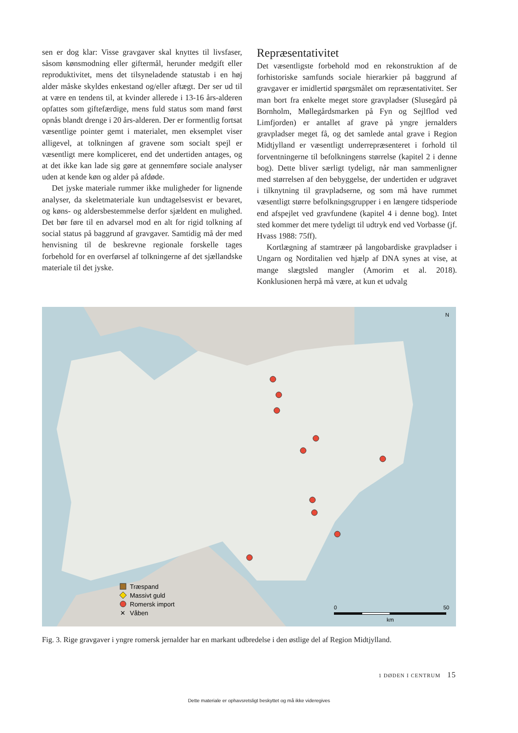sen er dog klar: Visse gravgaver skal knyttes til livsfaser, såsom kønsmodning eller giftermål, herunder medgift eller reproduktivitet, mens det tilsyneladende statustab i en høj alder måske skyldes enkestand og/eller aftægt. Der ser ud til at være en tendens til, at kvinder allerede i 13-16 års-alderen opfattes som giftefærdige, mens fuld status som mand først opnås blandt drenge i 20 års-alderen. Der er formentlig fortsat væsentlige pointer gemt i materialet, men eksemplet viser alligevel, at tolkningen af gravene som socialt spejl er væsentligt mere kompliceret, end det undertiden antages, og at det ikke kan lade sig gøre at gennemføre sociale analyser uden at kende køn og alder på afdøde.
Det jyske materiale rummer ikke muligheder for lignende analyser, da skeletmateriale kun undtagelsesvist er bevaret, og køns- og aldersbestemmelse derfor sjældent en mulighed. Det bør føre til en advarsel mod en alt for rigid tolkning af social status på baggrund af gravgaver. Samtidig må der med henvisning til de beskrevne regionale forskelle tages forbehold for en overførsel af tolkningerne af det sjællandske materiale til det jyske.
Repræsentativitet
Det væsentligste forbehold mod en rekonstruktion af de forhistoriske samfunds sociale hierarkier på baggrund af gravgaver er imidlertid spørgsmålet om repræsentativitet. Ser man bort fra enkelte meget store gravpladser (Slusegård på Bornholm, Møllegårdsmarken på Fyn og Sejlflod ved Limfjorden) er antallet af grave på yngre jernalders gravpladser meget få, og det samlede antal grave i Region Midtjylland er væsentligt underrepræsenteret i forhold til forventningerne til befolkningens størrelse (kapitel 2 i denne bog). Dette bliver særligt tydeligt, når man sammenligner med størrelsen af den bebyggelse, der undertiden er udgravet i tilknytning til gravpladserne, og som må have rummet væsentligt større befolkningsgrupper i en længere tidsperiode end afspejlet ved gravfundene (kapitel 4 i denne bog). Intet sted kommer det mere tydeligt til udtryk end ved Vorbasse (jf. Hvass 1988: 75ff).
Kortlægning af stamtræer på langobardiske gravpladser i Ungarn og Norditalien ved hjælp af DNA synes at vise, at mange slægtsled mangler (Amorim et al. 2018). Konklusionen herpå må være, at kun et udvalg
N
Træspand
Massivt guld
Romersk import
✕
Våben
0
50
km
Fig. 3. Rige gravgaver i yngre romersk jernalder har en markant udbredelse i den østlige del af Region Midtjylland.
1 DØDEN I CENTRUM 15
Dette materiale er ophavsretsligt beskyttet og må ikke videregives